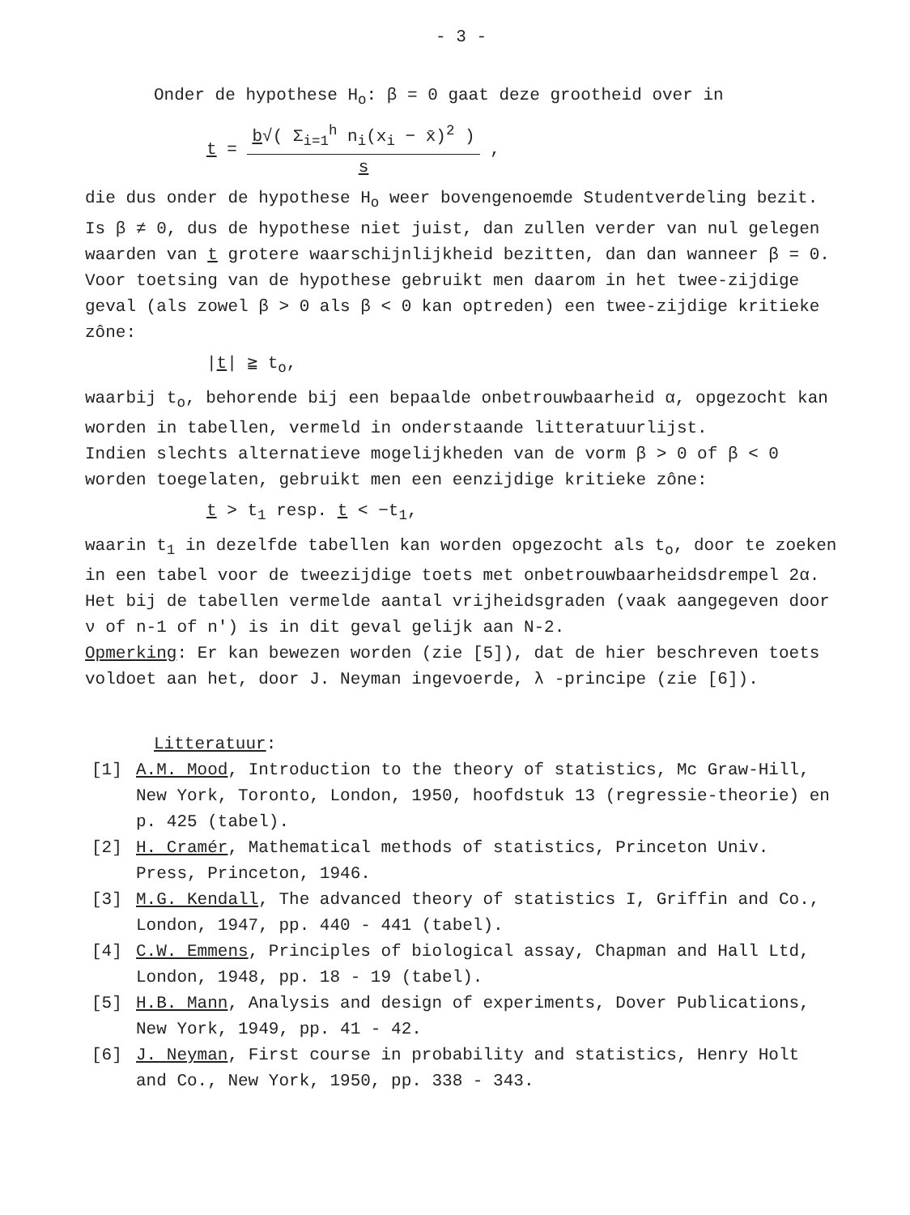- 3 -
Onder de hypothese H<sub>o</sub>: β = 0 gaat deze grootheid over in
t = b√( Σ<sub>i=1</sub><sup>h</sup> n<sub>i</sub>(x<sub>i</sub> − x̄)<sup>2</sup> ) s ,
die dus onder de hypothese H<sub>o</sub> weer bovengenoemde Studentverdeling bezit.
Is β ≠ 0, dus de hypothese niet juist, dan zullen verder van nul gelegen waarden van t grotere waarschijnlijkheid bezitten, dan dan wanneer β = 0. Voor toetsing van de hypothese gebruikt men daarom in het twee-zijdige geval (als zowel β > 0 als β < 0 kan optreden) een twee-zijdige kritieke zône:
|t| ≧ t<sub>o</sub>,
waarbij t<sub>o</sub>, behorende bij een bepaalde onbetrouwbaarheid α, opgezocht kan worden in tabellen, vermeld in onderstaande litteratuurlijst.
Indien slechts alternatieve mogelijkheden van de vorm β > 0 of β < 0 worden toegelaten, gebruikt men een eenzijdige kritieke zône:
t > t<sub>1</sub> resp. t < −t<sub>1</sub>,
waarin t<sub>1</sub> in dezelfde tabellen kan worden opgezocht als t<sub>o</sub>, door te zoeken in een tabel voor de tweezijdige toets met onbetrouwbaarheidsdrempel 2α.
Het bij de tabellen vermelde aantal vrijheidsgraden (vaak aangegeven door ν of n-1 of n') is in dit geval gelijk aan N-2.
Opmerking: Er kan bewezen worden (zie [5]), dat de hier beschreven toets voldoet aan het, door J. Neyman ingevoerde, λ -principe (zie [6]).
Litteratuur:
[1] A.M. Mood, Introduction to the theory of statistics, Mc Graw-Hill, New York, Toronto, London, 1950, hoofdstuk 13 (regressie-theorie) en p. 425 (tabel).
[2] H. Cramér, Mathematical methods of statistics, Princeton Univ. Press, Princeton, 1946.
[3] M.G. Kendall, The advanced theory of statistics I, Griffin and Co., London, 1947, pp. 440 - 441 (tabel).
[4] C.W. Emmens, Principles of biological assay, Chapman and Hall Ltd, London, 1948, pp. 18 - 19 (tabel).
[5] H.B. Mann, Analysis and design of experiments, Dover Publications, New York, 1949, pp. 41 - 42.
[6] J. Neyman, First course in probability and statistics, Henry Holt and Co., New York, 1950, pp. 338 - 343.